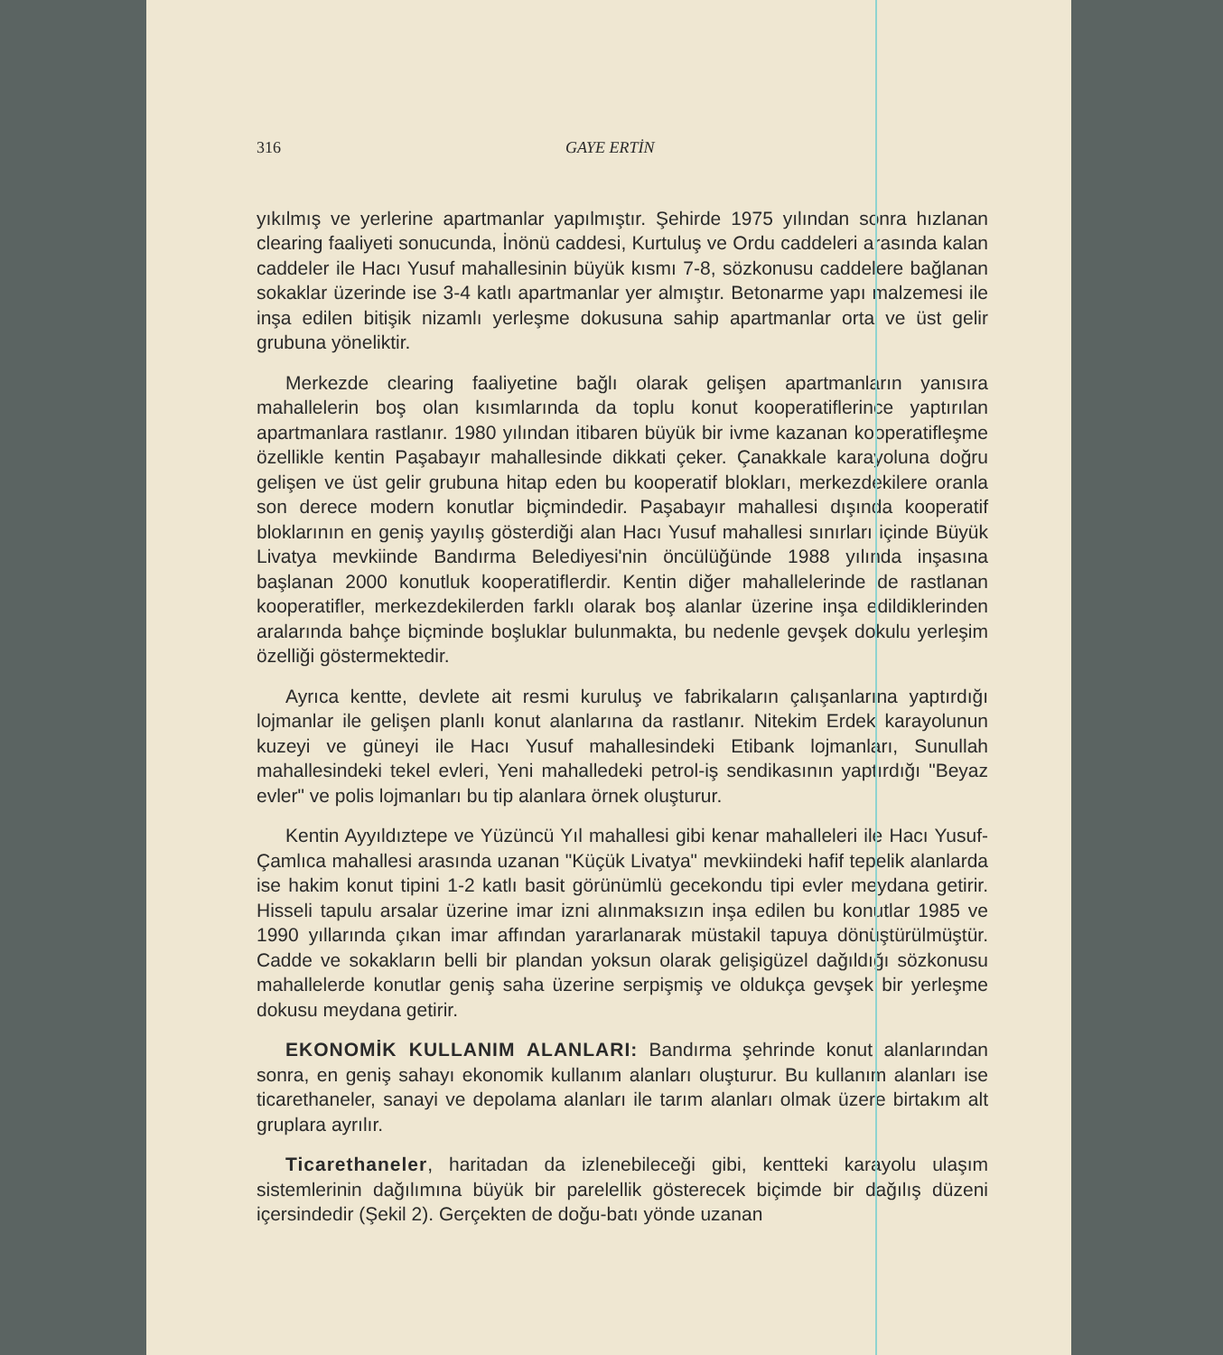316 GAYE ERTİN
yıkılmış ve yerlerine apartmanlar yapılmıştır. Şehirde 1975 yılından sonra hızlanan clearing faaliyeti sonucunda, İnönü caddesi, Kurtuluş ve Ordu caddeleri arasında kalan caddeler ile Hacı Yusuf mahallesinin büyük kısmı 7-8, sözkonusu caddelere bağlanan sokaklar üzerinde ise 3-4 katlı apartmanlar yer almıştır. Betonarme yapı malzemesi ile inşa edilen bitişik nizamlı yerleşme dokusuna sahip apartmanlar orta ve üst gelir grubuna yöneliktir.
Merkezde clearing faaliyetine bağlı olarak gelişen apartmanların yanısıra mahallelerin boş olan kısımlarında da toplu konut kooperatiflerince yaptırılan apartmanlara rastlanır. 1980 yılından itibaren büyük bir ivme kazanan kooperatifleşme özellikle kentin Paşabayır mahallesinde dikkati çeker. Çanakkale karayoluna doğru gelişen ve üst gelir grubuna hitap eden bu kooperatif blokları, merkezdekilere oranla son derece modern konutlar biçmindedir. Paşabayır mahallesi dışında kooperatif bloklarının en geniş yayılış gösterdiği alan Hacı Yusuf mahallesi sınırları içinde Büyük Livatya mevkiinde Bandırma Belediyesi'nin öncülüğünde 1988 yılında inşasına başlanan 2000 konutluk kooperatiflerdir. Kentin diğer mahallelerinde de rastlanan kooperatifler, merkezdekilerden farklı olarak boş alanlar üzerine inşa edildiklerinden aralarında bahçe biçminde boşluklar bulunmakta, bu nedenle gevşek dokulu yerleşim özelliği göstermektedir.
Ayrıca kentte, devlete ait resmi kuruluş ve fabrikaların çalışanlarına yaptırdığı lojmanlar ile gelişen planlı konut alanlarına da rastlanır. Nitekim Erdek karayolunun kuzeyi ve güneyi ile Hacı Yusuf mahallesindeki Etibank lojmanları, Sunullah mahallesindeki tekel evleri, Yeni mahalledeki petrol-iş sendikasının yaptırdığı "Beyaz evler" ve polis lojmanları bu tip alanlara örnek oluşturur.
Kentin Ayyıldıztepe ve Yüzüncü Yıl mahallesi gibi kenar mahalleleri ile Hacı Yusuf-Çamlıca mahallesi arasında uzanan "Küçük Livatya" mevkiindeki hafif tepelik alanlarda ise hakim konut tipini 1-2 katlı basit görünümlü gecekondu tipi evler meydana getirir. Hisseli tapulu arsalar üzerine imar izni alınmaksızın inşa edilen bu konutlar 1985 ve 1990 yıllarında çıkan imar affından yararlanarak müstakil tapuya dönüştürülmüştür. Cadde ve sokakların belli bir plandan yoksun olarak gelişigüzel dağıldığı sözkonusu mahallelerde konutlar geniş saha üzerine serpişmiş ve oldukça gevşek bir yerleşme dokusu meydana getirir.
EKONOMİK KULLANIM ALANLARI: Bandırma şehrinde konut alanlarından sonra, en geniş sahayı ekonomik kullanım alanları oluşturur. Bu kullanım alanları ise ticarethaneler, sanayi ve depolama alanları ile tarım alanları olmak üzere birtakım alt gruplara ayrılır.
Ticarethaneler, haritadan da izlenebileceği gibi, kentteki karayolu ulaşım sistemlerinin dağılımına büyük bir parelellik gösterecek biçimde bir dağılış düzeni içersindedir (Şekil 2). Gerçekten de doğu-batı yönde uzanan